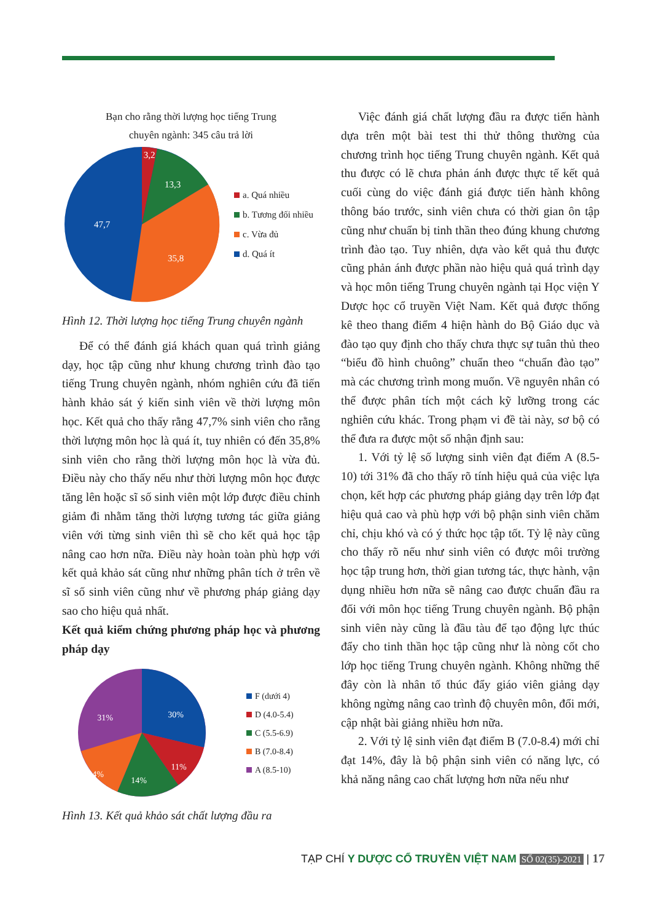Bạn cho rằng thời lượng học tiếng Trung
chuyên ngành: 345 câu trả lời
3,2
13,3
35,8
47,7
a. Quá nhiều
b. Tương đối nhiều
c. Vừa đủ
d. Quá ít
Hình 12. Thời lượng học tiếng Trung chuyên ngành
Để có thể đánh giá khách quan quá trình giảng dạy, học tập cũng như khung chương trình đào tạo tiếng Trung chuyên ngành, nhóm nghiên cứu đã tiến hành khảo sát ý kiến sinh viên về thời lượng môn học. Kết quả cho thấy rằng 47,7% sinh viên cho rằng thời lượng môn học là quá ít, tuy nhiên có đến 35,8% sinh viên cho rằng thời lượng môn học là vừa đủ. Điều này cho thấy nếu như thời lượng môn học được tăng lên hoặc sĩ số sinh viên một lớp được điều chỉnh giảm đi nhằm tăng thời lượng tương tác giữa giảng viên với từng sinh viên thì sẽ cho kết quả học tập nâng cao hơn nữa. Điều này hoàn toàn phù hợp với kết quả khảo sát cũng như những phân tích ở trên về sĩ số sinh viên cũng như về phương pháp giảng dạy sao cho hiệu quả nhất.
Kết quả kiểm chứng phương pháp học và phương pháp dạy
30%
31%
11%
14%
14%
F (dưới 4)
D (4.0-5.4)
C (5.5-6.9)
B (7.0-8.4)
A (8.5-10)
Hình 13. Kết quả khảo sát chất lượng đầu ra
Việc đánh giá chất lượng đầu ra được tiến hành dựa trên một bài test thi thử thông thường của chương trình học tiếng Trung chuyên ngành. Kết quả thu được có lẽ chưa phản ánh được thực tế kết quả cuối cùng do việc đánh giá được tiến hành không thông báo trước, sinh viên chưa có thời gian ôn tập cũng như chuẩn bị tinh thần theo đúng khung chương trình đào tạo. Tuy nhiên, dựa vào kết quả thu được cũng phản ánh được phần nào hiệu quả quá trình dạy và học môn tiếng Trung chuyên ngành tại Học viện Y Dược học cổ truyền Việt Nam. Kết quả được thống kê theo thang điểm 4 hiện hành do Bộ Giáo dục và đào tạo quy định cho thấy chưa thực sự tuân thủ theo “biểu đồ hình chuông” chuẩn theo “chuẩn đào tạo” mà các chương trình mong muốn. Về nguyên nhân có thể được phân tích một cách kỹ lưỡng trong các nghiên cứu khác. Trong phạm vi đề tài này, sơ bộ có thể đưa ra được một số nhận định sau:
1. Với tỷ lệ số lượng sinh viên đạt điểm A (8.5-10) tới 31% đã cho thấy rõ tính hiệu quả của việc lựa chọn, kết hợp các phương pháp giảng dạy trên lớp đạt hiệu quả cao và phù hợp với bộ phận sinh viên chăm chỉ, chịu khó và có ý thức học tập tốt. Tỷ lệ này cũng cho thấy rõ nếu như sinh viên có được môi trường học tập trung hơn, thời gian tương tác, thực hành, vận dụng nhiều hơn nữa sẽ nâng cao được chuẩn đầu ra đối với môn học tiếng Trung chuyên ngành. Bộ phận sinh viên này cũng là đầu tàu để tạo động lực thúc đẩy cho tinh thần học tập cũng như là nòng cốt cho lớp học tiếng Trung chuyên ngành. Không những thế đây còn là nhân tố thúc đẩy giáo viên giảng dạy không ngừng nâng cao trình độ chuyên môn, đổi mới, cập nhật bài giảng nhiều hơn nữa.
2. Với tỷ lệ sinh viên đạt điểm B (7.0-8.4) mới chỉ đạt 14%, đây là bộ phận sinh viên có năng lực, có khả năng nâng cao chất lượng hơn nữa nếu như
TẠP CHÍ Y DƯỢC CỔ TRUYỀN VIỆT NAM SỐ 02(35)-2021 | 17